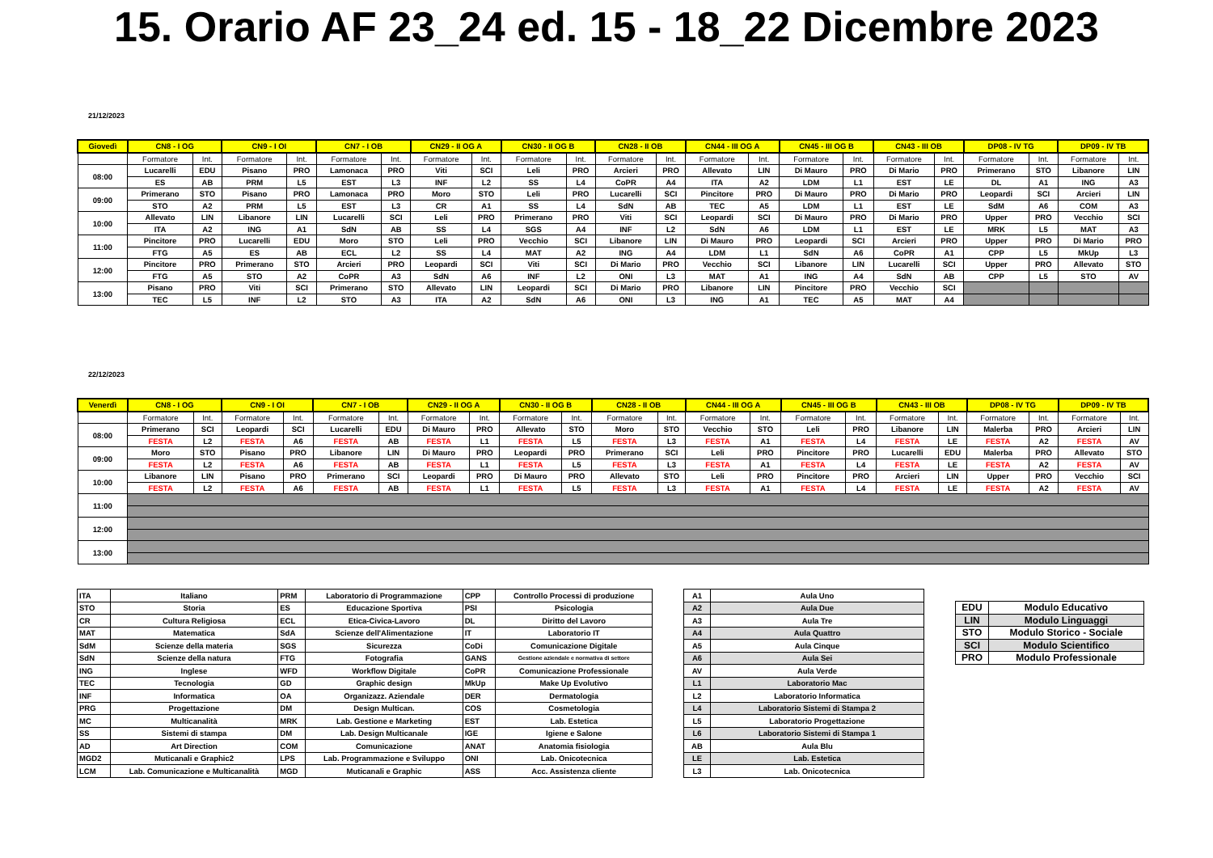15. Orario AF 23_24 ed. 15 - 18_22 Dicembre 2023
21/12/2023
| Giovedì | CN8 - I OG | | CN9 - I OI | | CN7 - I OB | | CN29 - II OG A | | CN30 - II OG B | | CN28 - II OB | | CN44 - III OG A | | CN45 - III OG B | | CN43 - III OB | | DP08 - IV TG | | DP09 - IV TB | |
| --- | --- | --- | --- | --- | --- | --- | --- | --- | --- | --- | --- | --- | --- | --- | --- | --- | --- | --- | --- | --- | --- | --- |
| | Formatore | Int. | Formatore | Int. | Formatore | Int. | Formatore | Int. | Formatore | Int. | Formatore | Int. | Formatore | Int. | Formatore | Int. | Formatore | Int. | Formatore | Int. | Formatore | Int. |
| 08:00 | Lucarelli | EDU | Pisano | PRO | Lamonaca | PRO | Viti | SCI | Leli | PRO | Arcieri | PRO | Allevato | LIN | Di Mauro | PRO | Di Mario | PRO | Primerano | STO | Libanore | LIN |
| | ES | AB | PRM | L5 | EST | L3 | INF | L2 | SS | L4 | CoPR | A4 | ITA | A2 | LDM | L1 | EST | LE | DL | A1 | ING | A3 |
| 09:00 | Primerano | STO | Pisano | PRO | Lamonaca | PRO | Moro | STO | Leli | PRO | Lucarelli | SCI | Pincitore | PRO | Di Mauro | PRO | Di Mario | PRO | Leopardi | SCI | Arcieri | LIN |
| | STO | A2 | PRM | L5 | EST | L3 | CR | A1 | SS | L4 | SdN | AB | TEC | A5 | LDM | L1 | EST | LE | SdM | A6 | COM | A3 |
| 10:00 | Allevato | LIN | Libanore | LIN | Lucarelli | SCI | Leli | PRO | Primerano | PRO | Viti | SCI | Leopardi | SCI | Di Mauro | PRO | Di Mario | PRO | Upper | PRO | Vecchio | SCI |
| | ITA | A2 | ING | A1 | SdN | AB | SS | L4 | SGS | A4 | INF | L2 | SdN | A6 | LDM | L1 | EST | LE | MRK | L5 | MAT | A3 |
| 11:00 | Pincitore | PRO | Lucarelli | EDU | Moro | STO | Leli | PRO | Vecchio | SCI | Libanore | LIN | Di Mauro | PRO | Leopardi | SCI | Arcieri | PRO | Upper | PRO | Di Mario | PRO |
| | FTG | A5 | ES | AB | ECL | L2 | SS | L4 | MAT | A2 | ING | A4 | LDM | L1 | SdN | A6 | CoPR | A1 | CPP | L5 | MkUp | L3 |
| 12:00 | Pincitore | PRO | Primerano | STO | Arcieri | PRO | Leopardi | SCI | Viti | SCI | Di Mario | PRO | Vecchio | SCI | Libanore | LIN | Lucarelli | SCI | Upper | PRO | Allevato | STO |
| | FTG | A5 | STO | A2 | CoPR | A3 | SdN | A6 | INF | L2 | ONI | L3 | MAT | A1 | ING | A4 | SdN | AB | CPP | L5 | STO | AV |
| 13:00 | Pisano | PRO | Viti | SCI | Primerano | STO | Allevato | LIN | Leopardi | SCI | Di Mario | PRO | Libanore | LIN | Pincitore | PRO | Vecchio | SCI | | | | |
| | TEC | L5 | INF | L2 | STO | A3 | ITA | A2 | SdN | A6 | ONI | L3 | ING | A1 | TEC | A5 | MAT | A4 | | | | |
22/12/2023
| Venerdì | CN8 - I OG | | CN9 - I OI | | CN7 - I OB | | CN29 - II OG A | | CN30 - II OG B | | CN28 - II OB | | CN44 - III OG A | | CN45 - III OG B | | CN43 - III OB | | DP08 - IV TG | | DP09 - IV TB | |
| --- | --- | --- | --- | --- | --- | --- | --- | --- | --- | --- | --- | --- | --- | --- | --- | --- | --- | --- | --- | --- | --- | --- |
| | Formatore | Int. | Formatore | Int. | Formatore | Int. | Formatore | Int. | Formatore | Int. | Formatore | Int. | Formatore | Int. | Formatore | Int. | Formatore | Int. | Formatore | Int. | Formatore | Int. |
| 08:00 | Primerano | SCI | Leopardi | SCI | Lucarelli | EDU | Di Mauro | PRO | Allevato | STO | Moro | STO | Vecchio | STO | Leli | PRO | Libanore | LIN | Malerba | PRO | Arcieri | LIN |
| | FESTA | L2 | FESTA | A6 | FESTA | AB | FESTA | L1 | FESTA | L5 | FESTA | L3 | FESTA | A1 | FESTA | L4 | FESTA | LE | FESTA | A2 | FESTA | AV |
| 09:00 | Moro | STO | Pisano | PRO | Libanore | LIN | Di Mauro | PRO | Leopardi | PRO | Primerano | SCI | Leli | PRO | Pincitore | PRO | Lucarelli | EDU | Malerba | PRO | Allevato | STO |
| | FESTA | L2 | FESTA | A6 | FESTA | AB | FESTA | L1 | FESTA | L5 | FESTA | L3 | FESTA | A1 | FESTA | L4 | FESTA | LE | FESTA | A2 | FESTA | AV |
| 10:00 | Libanore | LIN | Pisano | PRO | Primerano | SCI | Leopardi | PRO | Di Mauro | PRO | Allevato | STO | Leli | PRO | Pincitore | PRO | Arcieri | LIN | Upper | PRO | Vecchio | SCI |
| | FESTA | L2 | FESTA | A6 | FESTA | AB | FESTA | L1 | FESTA | L5 | FESTA | L3 | FESTA | A1 | FESTA | L4 | FESTA | LE | FESTA | A2 | FESTA | AV |
| 11:00 | | | | | | | | | | | | | | | | | | | | | | |
| 12:00 | | | | | | | | | | | | | | | | | | | | | | |
| 13:00 | | | | | | | | | | | | | | | | | | | | | | |
| ITA | Italiano | PRM | Laboratorio di Programmazione | CPP | Controllo Processi di produzione |
| STO | Storia | ES | Educazione Sportiva | PSI | Psicologia |
| CR | Cultura Religiosa | ECL | Etica-Civica-Lavoro | DL | Diritto del Lavoro |
| MAT | Matematica | SdA | Scienze dell'Alimentazione | IT | Laboratorio IT |
| SdM | Scienze della materia | SGS | Sicurezza | CoDi | Comunicazione Digitale |
| SdN | Scienze della natura | FTG | Fotografia | GANS | Gestione aziendale e normativa di settore |
| ING | Inglese | WFD | Workflow Digitale | CoPR | Comunicazione Professionale |
| TEC | Tecnologia | GD | Graphic design | MkUp | Make Up Evolutivo |
| INF | Informatica | OA | Organizazz. Aziendale | DER | Dermatologia |
| PRG | Progettazione | DM | Design Multican. | COS | Cosmetologia |
| MC | Multicanalità | MRK | Lab. Gestione e Marketing | EST | Lab. Estetica |
| SS | Sistemi di stampa | DM | Lab. Design Multicanale | IGE | Igiene e Salone |
| AD | Art Direction | COM | Comunicazione | ANAT | Anatomia fisiologia |
| MGD2 | Muticanali e Graphic2 | LPS | Lab. Programmazione e Sviluppo | ONI | Lab. Onicotecnica |
| LCM | Lab. Comunicazione e Multicanalità | MGD | Muticanali e Graphic | ASS | Acc. Assistenza cliente |
| A1 | Aula Uno |
| A2 | Aula Due |
| A3 | Aula Tre |
| A4 | Aula Quattro |
| A5 | Aula Cinque |
| A6 | Aula Sei |
| AV | Aula Verde |
| L1 | Laboratorio Mac |
| L2 | Laboratorio Informatica |
| L4 | Laboratorio Sistemi di Stampa 2 |
| L5 | Laboratorio Progettazione |
| L6 | Laboratorio Sistemi di Stampa 1 |
| AB | Aula Blu |
| LE | Lab. Estetica |
| L3 | Lab. Onicotecnica |
| EDU | Modulo Educativo |
| LIN | Modulo Linguaggi |
| STO | Modulo Storico - Sociale |
| SCI | Modulo Scientifico |
| PRO | Modulo Professionale |